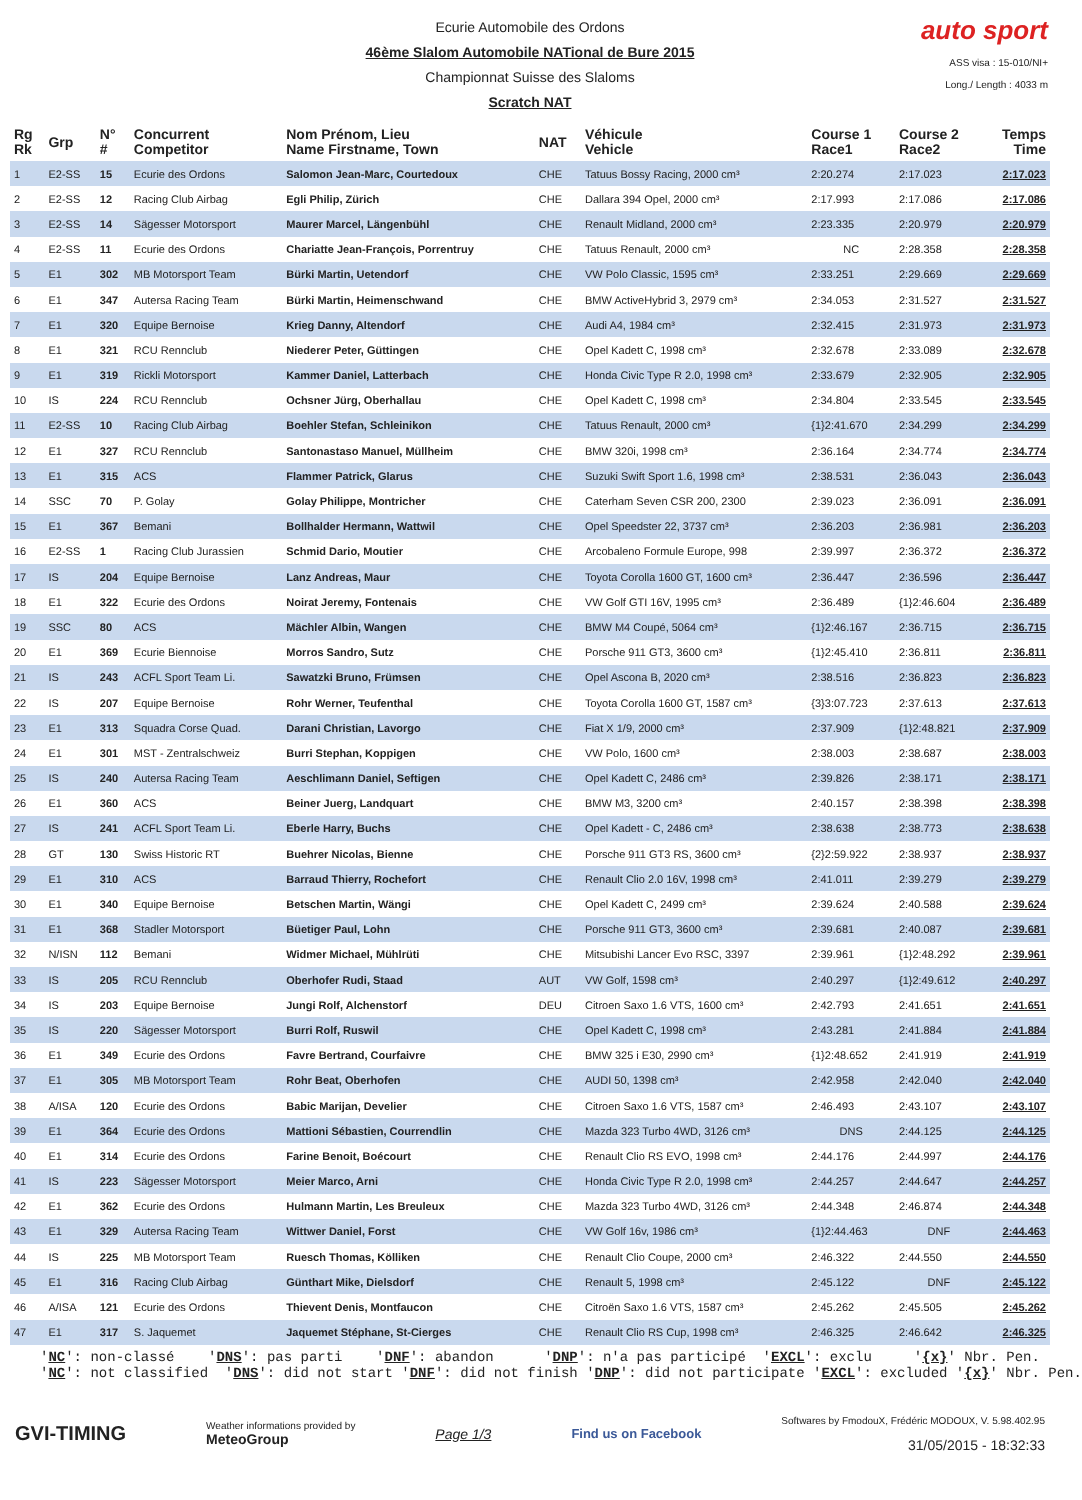Ecurie Automobile des Ordons
46ème Slalom Automobile NATional de Bure 2015
Championnat Suisse des Slaloms
Scratch NAT
auto sport
ASS visa : 15-010/NI+
Long./ Length : 4033 m
| Rg Rk | Grp | N° # | Concurrent Competitor | Nom Prénom, Lieu Name Firstname, Town | NAT | Véhicule Vehicle | Course 1 Race1 | Course 2 Race2 | Temps Time |
| --- | --- | --- | --- | --- | --- | --- | --- | --- | --- |
| 1 | E2-SS | 15 | Ecurie des Ordons | Salomon Jean-Marc, Courtedoux | CHE | Tatuus Bossy Racing, 2000 cm³ | 2:20.274 | 2:17.023 | 2:17.023 |
| 2 | E2-SS | 12 | Racing Club Airbag | Egli Philip, Zürich | CHE | Dallara 394 Opel, 2000 cm³ | 2:17.993 | 2:17.086 | 2:17.086 |
| 3 | E2-SS | 14 | Sägesser Motorsport | Maurer Marcel, Längenbühl | CHE | Renault Midland, 2000 cm³ | 2:23.335 | 2:20.979 | 2:20.979 |
| 4 | E2-SS | 11 | Ecurie des Ordons | Chariatte Jean-François, Porrentruy | CHE | Tatuus Renault, 2000 cm³ | NC | 2:28.358 | 2:28.358 |
| 5 | E1 | 302 | MB Motorsport Team | Bürki Martin, Uetendorf | CHE | VW Polo Classic, 1595 cm³ | 2:33.251 | 2:29.669 | 2:29.669 |
| 6 | E1 | 347 | Autersa Racing Team | Bürki Martin, Heimenschwand | CHE | BMW ActiveHybrid 3, 2979 cm³ | 2:34.053 | 2:31.527 | 2:31.527 |
| 7 | E1 | 320 | Equipe Bernoise | Krieg Danny, Altendorf | CHE | Audi A4, 1984 cm³ | 2:32.415 | 2:31.973 | 2:31.973 |
| 8 | E1 | 321 | RCU Rennclub | Niederer Peter, Güttingen | CHE | Opel Kadett C, 1998 cm³ | 2:32.678 | 2:33.089 | 2:32.678 |
| 9 | E1 | 319 | Rickli Motorsport | Kammer Daniel, Latterbach | CHE | Honda Civic Type R 2.0, 1998 cm³ | 2:33.679 | 2:32.905 | 2:32.905 |
| 10 | IS | 224 | RCU Rennclub | Ochsner Jürg, Oberhallau | CHE | Opel Kadett C, 1998 cm³ | 2:34.804 | 2:33.545 | 2:33.545 |
| 11 | E2-SS | 10 | Racing Club Airbag | Boehler Stefan, Schleinikon | CHE | Tatuus Renault, 2000 cm³ | {1}2:41.670 | 2:34.299 | 2:34.299 |
| 12 | E1 | 327 | RCU Rennclub | Santonastaso Manuel, Müllheim | CHE | BMW 320i, 1998 cm³ | 2:36.164 | 2:34.774 | 2:34.774 |
| 13 | E1 | 315 | ACS | Flammer Patrick, Glarus | CHE | Suzuki Swift Sport 1.6, 1998 cm³ | 2:38.531 | 2:36.043 | 2:36.043 |
| 14 | SSC | 70 | P. Golay | Golay Philippe, Montricher | CHE | Caterham Seven CSR 200, 2300 | 2:39.023 | 2:36.091 | 2:36.091 |
| 15 | E1 | 367 | Bemani | Bollhalder Hermann, Wattwil | CHE | Opel Speedster 22, 3737 cm³ | 2:36.203 | 2:36.981 | 2:36.203 |
| 16 | E2-SS | 1 | Racing Club Jurassien | Schmid Dario, Moutier | CHE | Arcobaleno Formule Europe, 998 | 2:39.997 | 2:36.372 | 2:36.372 |
| 17 | IS | 204 | Equipe Bernoise | Lanz Andreas, Maur | CHE | Toyota Corolla 1600 GT, 1600 cm³ | 2:36.447 | 2:36.596 | 2:36.447 |
| 18 | E1 | 322 | Ecurie des Ordons | Noirat Jeremy, Fontenais | CHE | VW Golf GTI 16V, 1995 cm³ | 2:36.489 | {1}2:46.604 | 2:36.489 |
| 19 | SSC | 80 | ACS | Mächler Albin, Wangen | CHE | BMW M4 Coupé, 5064 cm³ | {1}2:46.167 | 2:36.715 | 2:36.715 |
| 20 | E1 | 369 | Ecurie Biennoise | Morros Sandro, Sutz | CHE | Porsche 911 GT3, 3600 cm³ | {1}2:45.410 | 2:36.811 | 2:36.811 |
| 21 | IS | 243 | ACFL Sport Team Li. | Sawatzki Bruno, Frümsen | CHE | Opel Ascona B, 2020 cm³ | 2:38.516 | 2:36.823 | 2:36.823 |
| 22 | IS | 207 | Equipe Bernoise | Rohr Werner, Teufenthal | CHE | Toyota Corolla 1600 GT, 1587 cm³ | {3}3:07.723 | 2:37.613 | 2:37.613 |
| 23 | E1 | 313 | Squadra Corse Quad. | Darani Christian, Lavorgo | CHE | Fiat X 1/9, 2000 cm³ | 2:37.909 | {1}2:48.821 | 2:37.909 |
| 24 | E1 | 301 | MST - Zentralschweiz | Burri Stephan, Koppigen | CHE | VW Polo, 1600 cm³ | 2:38.003 | 2:38.687 | 2:38.003 |
| 25 | IS | 240 | Autersa Racing Team | Aeschlimann Daniel, Seftigen | CHE | Opel Kadett C, 2486 cm³ | 2:39.826 | 2:38.171 | 2:38.171 |
| 26 | E1 | 360 | ACS | Beiner Juerg, Landquart | CHE | BMW M3, 3200 cm³ | 2:40.157 | 2:38.398 | 2:38.398 |
| 27 | IS | 241 | ACFL Sport Team Li. | Eberle Harry, Buchs | CHE | Opel Kadett - C, 2486 cm³ | 2:38.638 | 2:38.773 | 2:38.638 |
| 28 | GT | 130 | Swiss Historic RT | Buehrer Nicolas, Bienne | CHE | Porsche 911 GT3 RS, 3600 cm³ | {2}2:59.922 | 2:38.937 | 2:38.937 |
| 29 | E1 | 310 | ACS | Barraud Thierry, Rochefort | CHE | Renault Clio 2.0 16V, 1998 cm³ | 2:41.011 | 2:39.279 | 2:39.279 |
| 30 | E1 | 340 | Equipe Bernoise | Betschen Martin, Wängi | CHE | Opel Kadett C, 2499 cm³ | 2:39.624 | 2:40.588 | 2:39.624 |
| 31 | E1 | 368 | Stadler Motorsport | Büetiger Paul, Lohn | CHE | Porsche 911 GT3, 3600 cm³ | 2:39.681 | 2:40.087 | 2:39.681 |
| 32 | N/ISN | 112 | Bemani | Widmer Michael, Mühlrüti | CHE | Mitsubishi Lancer Evo RSC, 3397 | 2:39.961 | {1}2:48.292 | 2:39.961 |
| 33 | IS | 205 | RCU Rennclub | Oberhofer Rudi, Staad | AUT | VW Golf, 1598 cm³ | 2:40.297 | {1}2:49.612 | 2:40.297 |
| 34 | IS | 203 | Equipe Bernoise | Jungi Rolf, Alchenstorf | DEU | Citroen Saxo 1.6 VTS, 1600 cm³ | 2:42.793 | 2:41.651 | 2:41.651 |
| 35 | IS | 220 | Sägesser Motorsport | Burri Rolf, Ruswil | CHE | Opel Kadett C, 1998 cm³ | 2:43.281 | 2:41.884 | 2:41.884 |
| 36 | E1 | 349 | Ecurie des Ordons | Favre Bertrand, Courfaivre | CHE | BMW 325 i E30, 2990 cm³ | {1}2:48.652 | 2:41.919 | 2:41.919 |
| 37 | E1 | 305 | MB Motorsport Team | Rohr Beat, Oberhofen | CHE | AUDI 50, 1398 cm³ | 2:42.958 | 2:42.040 | 2:42.040 |
| 38 | A/ISA | 120 | Ecurie des Ordons | Babic Marijan, Develier | CHE | Citroen Saxo 1.6 VTS, 1587 cm³ | 2:46.493 | 2:43.107 | 2:43.107 |
| 39 | E1 | 364 | Ecurie des Ordons | Mattioni Sébastien, Courrendlin | CHE | Mazda 323 Turbo 4WD, 3126 cm³ | DNS | 2:44.125 | 2:44.125 |
| 40 | E1 | 314 | Ecurie des Ordons | Farine Benoit, Boécourt | CHE | Renault Clio RS EVO, 1998 cm³ | 2:44.176 | 2:44.997 | 2:44.176 |
| 41 | IS | 223 | Sägesser Motorsport | Meier Marco, Arni | CHE | Honda Civic Type R 2.0, 1998 cm³ | 2:44.257 | 2:44.647 | 2:44.257 |
| 42 | E1 | 362 | Ecurie des Ordons | Hulmann Martin, Les Breuleux | CHE | Mazda 323 Turbo 4WD, 3126 cm³ | 2:44.348 | 2:46.874 | 2:44.348 |
| 43 | E1 | 329 | Autersa Racing Team | Wittwer Daniel, Forst | CHE | VW Golf 16v, 1986 cm³ | {1}2:44.463 | DNF | 2:44.463 |
| 44 | IS | 225 | MB Motorsport Team | Ruesch Thomas, Kölliken | CHE | Renault Clio Coupe, 2000 cm³ | 2:46.322 | 2:44.550 | 2:44.550 |
| 45 | E1 | 316 | Racing Club Airbag | Günthart Mike, Dielsdorf | CHE | Renault 5, 1998 cm³ | 2:45.122 | DNF | 2:45.122 |
| 46 | A/ISA | 121 | Ecurie des Ordons | Thievent Denis, Montfaucon | CHE | Citroën Saxo 1.6 VTS, 1587 cm³ | 2:45.262 | 2:45.505 | 2:45.262 |
| 47 | E1 | 317 | S. Jaquemet | Jaquemet Stéphane, St-Cierges | CHE | Renault Clio RS Cup, 1998 cm³ | 2:46.325 | 2:46.642 | 2:46.325 |
'NC': non-classé 'DNS': pas parti 'DNF': abandon 'DNP': n'a pas participé 'EXCL': exclu '{x}' Nbr. Pen. 'NC': not classified 'DNS': did not start 'DNF': did not finish 'DNP': did not participate 'EXCL': excluded '{x}' Nbr. Pen.
GVI-TIMING
Weather informations provided by
MeteoGroup
Page 1/3 Find us on Facebook
Softwares by FmodouX, Frédéric MODOUX, V. 5.98.402.95
31/05/2015 - 18:32:33